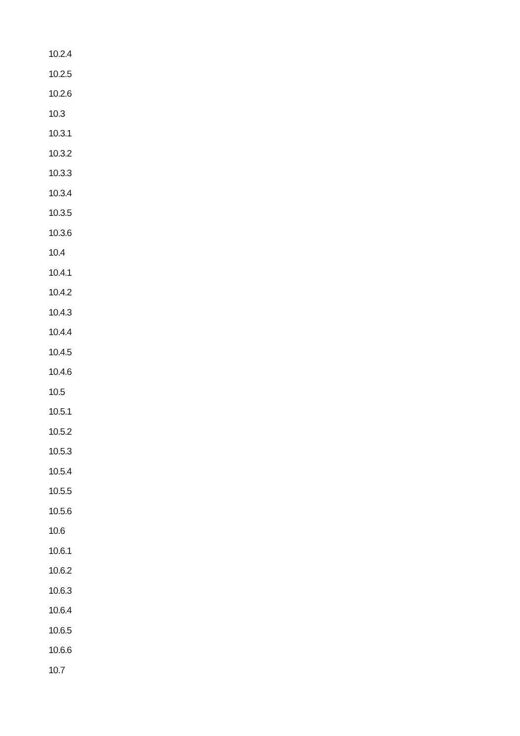10.2.4
10.2.5
10.2.6
10.3
10.3.1
10.3.2
10.3.3
10.3.4
10.3.5
10.3.6
10.4
10.4.1
10.4.2
10.4.3
10.4.4
10.4.5
10.4.6
10.5
10.5.1
10.5.2
10.5.3
10.5.4
10.5.5
10.5.6
10.6
10.6.1
10.6.2
10.6.3
10.6.4
10.6.5
10.6.6
10.7